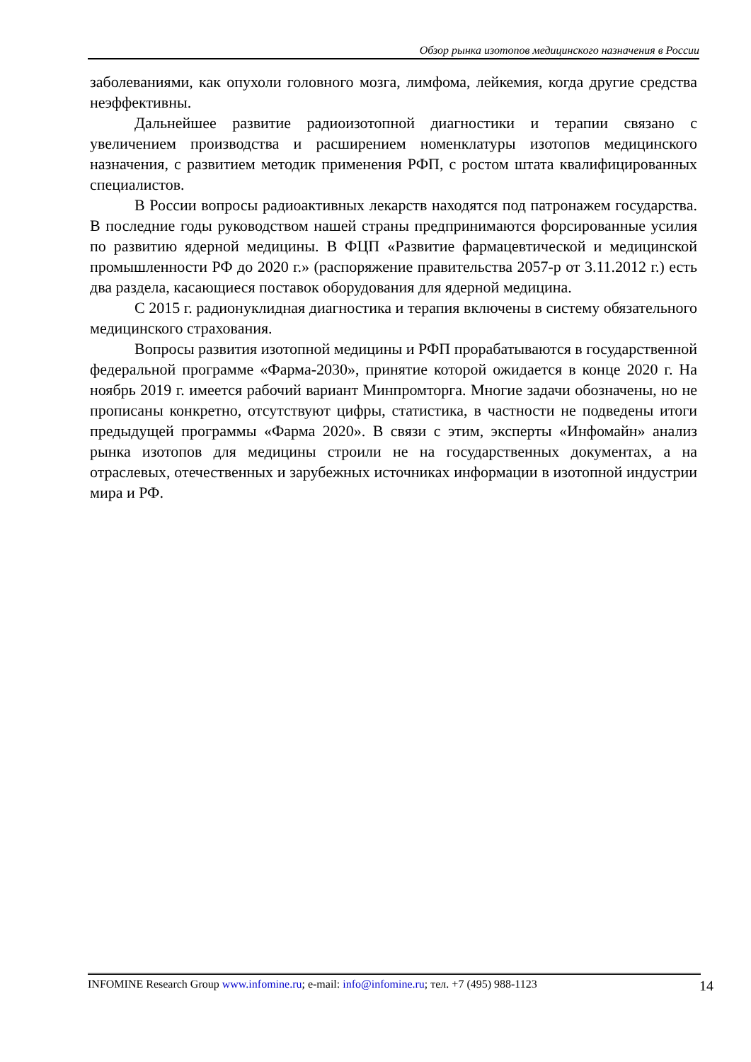Обзор рынка изотопов медицинского назначения в России
заболеваниями, как опухоли головного мозга, лимфома, лейкемия, когда другие средства неэффективны.
Дальнейшее развитие радиоизотопной диагностики и терапии связано с увеличением производства и расширением номенклатуры изотопов медицинского назначения, с развитием методик применения РФП, с ростом штата квалифицированных специалистов.
В России вопросы радиоактивных лекарств находятся под патронажем государства. В последние годы руководством нашей страны предпринимаются форсированные усилия по развитию ядерной медицины. В ФЦП «Развитие фармацевтической и медицинской промышленности РФ до 2020 г.» (распоряжение правительства 2057-р от 3.11.2012 г.) есть два раздела, касающиеся поставок оборудования для ядерной медицина.
С 2015 г. радионуклидная диагностика и терапия включены в систему обязательного медицинского страхования.
Вопросы развития изотопной медицины и РФП прорабатываются в государственной федеральной программе «Фарма-2030», принятие которой ожидается в конце 2020 г. На ноябрь 2019 г. имеется рабочий вариант Минпромторга. Многие задачи обозначены, но не прописаны конкретно, отсутствуют цифры, статистика, в частности не подведены итоги предыдущей программы «Фарма 2020». В связи с этим, эксперты «Инфомайн» анализ рынка изотопов для медицины строили не на государственных документах, а на отраслевых, отечественных и зарубежных источниках информации в изотопной индустрии мира и РФ.
INFOMINE Research Group www.infomine.ru; e-mail: info@infomine.ru; тел. +7 (495) 988-1123 14